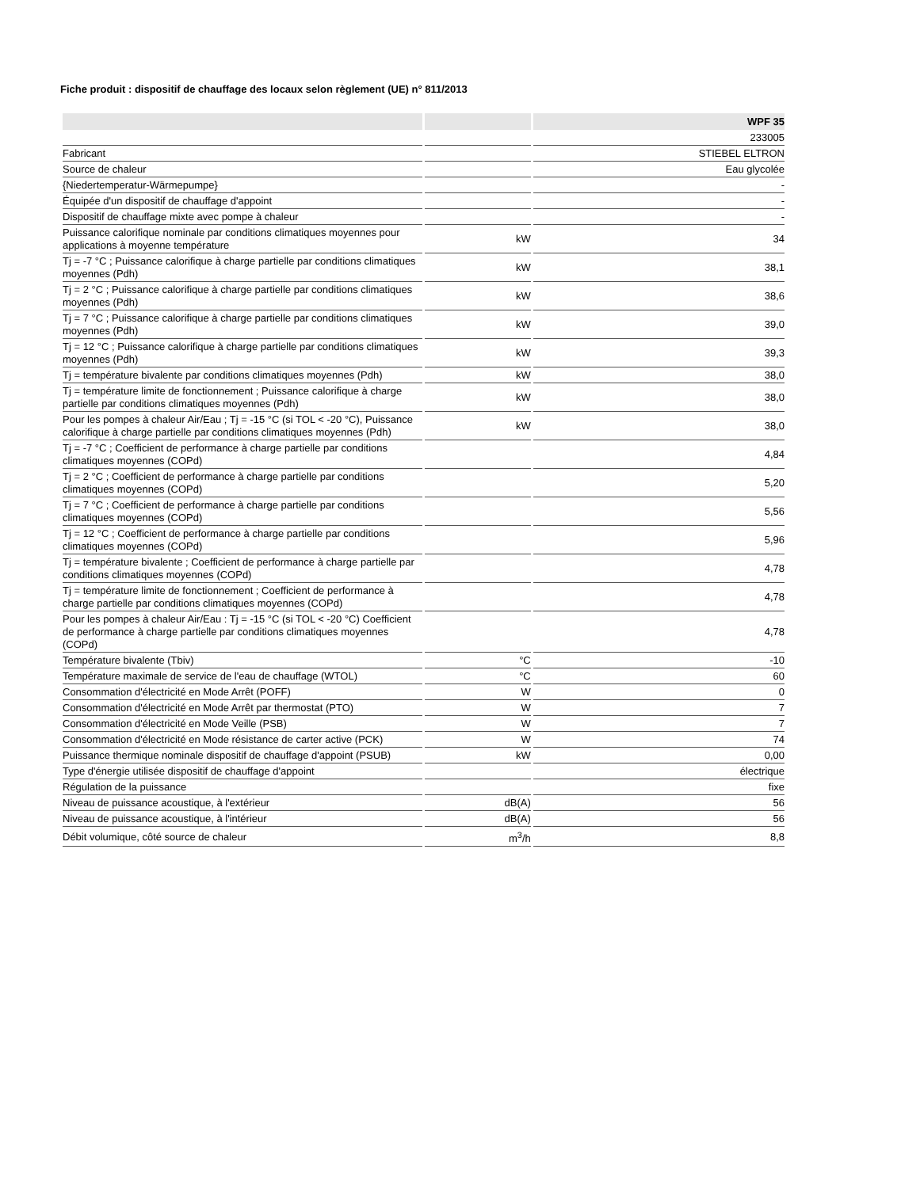Fiche produit : dispositif de chauffage des locaux selon règlement (UE) n° 811/2013
| | | WPF 35 |
| --- | --- | --- |
| | | 233005 |
| Fabricant | | STIEBEL ELTRON |
| Source de chaleur | | Eau glycolée |
| {Niedertemperatur-Wärmepumpe} | | - |
| Équipée d'un dispositif de chauffage d'appoint | | - |
| Dispositif de chauffage mixte avec pompe à chaleur | | - |
| Puissance calorifique nominale par conditions climatiques moyennes pour applications à moyenne température | kW | 34 |
| Tj = -7 °C ; Puissance calorifique à charge partielle par conditions climatiques moyennes (Pdh) | kW | 38,1 |
| Tj = 2 °C ; Puissance calorifique à charge partielle par conditions climatiques moyennes (Pdh) | kW | 38,6 |
| Tj = 7 °C ; Puissance calorifique à charge partielle par conditions climatiques moyennes (Pdh) | kW | 39,0 |
| Tj = 12 °C ; Puissance calorifique à charge partielle par conditions climatiques moyennes (Pdh) | kW | 39,3 |
| Tj = température bivalente par conditions climatiques moyennes (Pdh) | kW | 38,0 |
| Tj = température limite de fonctionnement ; Puissance calorifique à charge partielle par conditions climatiques moyennes (Pdh) | kW | 38,0 |
| Pour les pompes à chaleur Air/Eau ; Tj = -15 °C (si TOL < -20 °C), Puissance calorifique à charge partielle par conditions climatiques moyennes (Pdh) | kW | 38,0 |
| Tj = -7 °C ; Coefficient de performance à charge partielle par conditions climatiques moyennes (COPd) | | 4,84 |
| Tj = 2 °C ; Coefficient de performance à charge partielle par conditions climatiques moyennes (COPd) | | 5,20 |
| Tj = 7 °C ; Coefficient de performance à charge partielle par conditions climatiques moyennes (COPd) | | 5,56 |
| Tj = 12 °C ; Coefficient de performance à charge partielle par conditions climatiques moyennes (COPd) | | 5,96 |
| Tj = température bivalente ; Coefficient de performance à charge partielle par conditions climatiques moyennes (COPd) | | 4,78 |
| Tj = température limite de fonctionnement ; Coefficient de performance à charge partielle par conditions climatiques moyennes (COPd) | | 4,78 |
| Pour les pompes à chaleur Air/Eau : Tj = -15 °C (si TOL < -20 °C) Coefficient de performance à charge partielle par conditions climatiques moyennes (COPd) | | 4,78 |
| Température bivalente (Tbiv) | °C | -10 |
| Température maximale de service de l'eau de chauffage (WTOL) | °C | 60 |
| Consommation d'électricité en Mode Arrêt (POFF) | W | 0 |
| Consommation d'électricité en Mode Arrêt par thermostat (PTO) | W | 7 |
| Consommation d'électricité en Mode Veille (PSB) | W | 7 |
| Consommation d'électricité en Mode résistance de carter active (PCK) | W | 74 |
| Puissance thermique nominale dispositif de chauffage d'appoint (PSUB) | kW | 0,00 |
| Type d'énergie utilisée dispositif de chauffage d'appoint | | électrique |
| Régulation de la puissance | | fixe |
| Niveau de puissance acoustique, à l'extérieur | dB(A) | 56 |
| Niveau de puissance acoustique, à l'intérieur | dB(A) | 56 |
| Débit volumique, côté source de chaleur | m<sup>3</sup>/h | 8,8 |